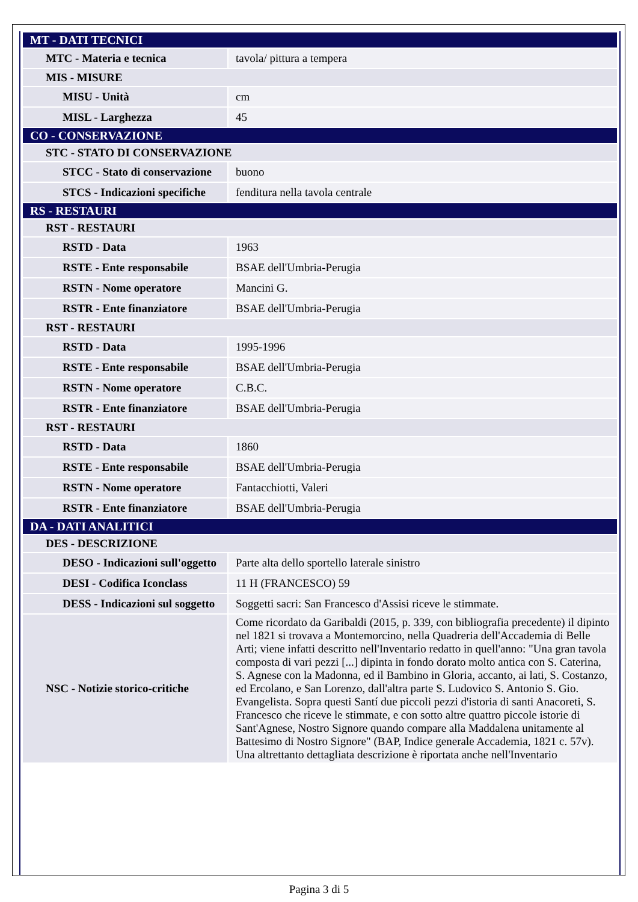| MT - DATI TECNICI | |
| MTC - Materia e tecnica | tavola/ pittura a tempera |
| MIS - MISURE | |
| MISU - Unità | cm |
| MISL - Larghezza | 45 |
| CO - CONSERVAZIONE | |
| STC - STATO DI CONSERVAZIONE | |
| STCC - Stato di conservazione | buono |
| STCS - Indicazioni specifiche | fenditura nella tavola centrale |
| RS - RESTAURI | |
| RST - RESTAURI | |
| RSTD - Data | 1963 |
| RSTE - Ente responsabile | BSAE dell'Umbria-Perugia |
| RSTN - Nome operatore | Mancini G. |
| RSTR - Ente finanziatore | BSAE dell'Umbria-Perugia |
| RST - RESTAURI | |
| RSTD - Data | 1995-1996 |
| RSTE - Ente responsabile | BSAE dell'Umbria-Perugia |
| RSTN - Nome operatore | C.B.C. |
| RSTR - Ente finanziatore | BSAE dell'Umbria-Perugia |
| RST - RESTAURI | |
| RSTD - Data | 1860 |
| RSTE - Ente responsabile | BSAE dell'Umbria-Perugia |
| RSTN - Nome operatore | Fantacchiotti, Valeri |
| RSTR - Ente finanziatore | BSAE dell'Umbria-Perugia |
| DA - DATI ANALITICI | |
| DES - DESCRIZIONE | |
| DESO - Indicazioni sull'oggetto | Parte alta dello sportello laterale sinistro |
| DESI - Codifica Iconclass | 11 H (FRANCESCO) 59 |
| DESS - Indicazioni sul soggetto | Soggetti sacri: San Francesco d'Assisi riceve le stimmate. |
| NSC - Notizie storico-critiche | Come ricordato da Garibaldi (2015, p. 339, con bibliografia precedente) il dipinto nel 1821 si trovava a Montemorcino, nella Quadreria dell'Accademia di Belle Arti; viene infatti descritto nell'Inventario redatto in quell'anno: "Una gran tavola composta di vari pezzi [...] dipinta in fondo dorato molto antica con S. Caterina, S. Agnese con la Madonna, ed il Bambino in Gloria, accanto, ai lati, S. Costanzo, ed Ercolano, e San Lorenzo, dall'altra parte S. Ludovico S. Antonio S. Gio. Evangelista. Sopra questi Santí due piccoli pezzi d'istoria di santi Anacoreti, S. Francesco che riceve le stimmate, e con sotto altre quattro piccole istorie di Sant'Agnese, Nostro Signore quando compare alla Maddalena unitamente al Battesimo di Nostro Signore" (BAP, Indice generale Accademia, 1821 c. 57v). Una altrettanto dettagliata descrizione è riportata anche nell'Inventario |
Pagina 3 di 5